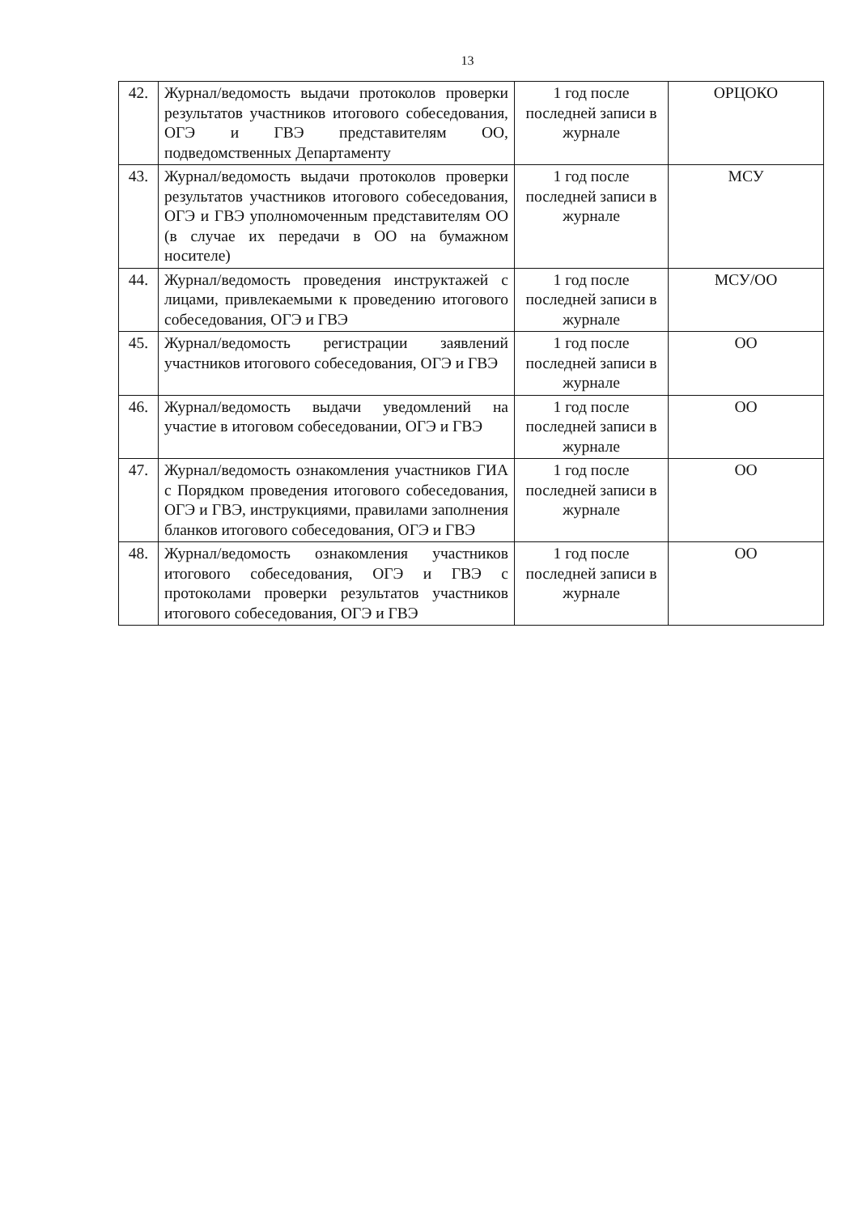13
| 42. | Журнал/ведомость выдачи протоколов проверки результатов участников итогового собеседования, ОГЭ и ГВЭ представителям ОО, подведомственных Департаменту | 1 год после последней записи в журнале | ОРЦОКО |
| 43. | Журнал/ведомость выдачи протоколов проверки результатов участников итогового собеседования, ОГЭ и ГВЭ уполномоченным представителям ОО (в случае их передачи в ОО на бумажном носителе) | 1 год после последней записи в журнале | МСУ |
| 44. | Журнал/ведомость проведения инструктажей с лицами, привлекаемыми к проведению итогового собеседования, ОГЭ и ГВЭ | 1 год после последней записи в журнале | МСУ/ОО |
| 45. | Журнал/ведомость регистрации заявлений участников итогового собеседования, ОГЭ и ГВЭ | 1 год после последней записи в журнале | ОО |
| 46. | Журнал/ведомость выдачи уведомлений на участие в итоговом собеседовании, ОГЭ и ГВЭ | 1 год после последней записи в журнале | ОО |
| 47. | Журнал/ведомость ознакомления участников ГИА с Порядком проведения итогового собеседования, ОГЭ и ГВЭ, инструкциями, правилами заполнения бланков итогового собеседования, ОГЭ и ГВЭ | 1 год после последней записи в журнале | ОО |
| 48. | Журнал/ведомость ознакомления участников итогового собеседования, ОГЭ и ГВЭ с протоколами проверки результатов участников итогового собеседования, ОГЭ и ГВЭ | 1 год после последней записи в журнале | ОО |